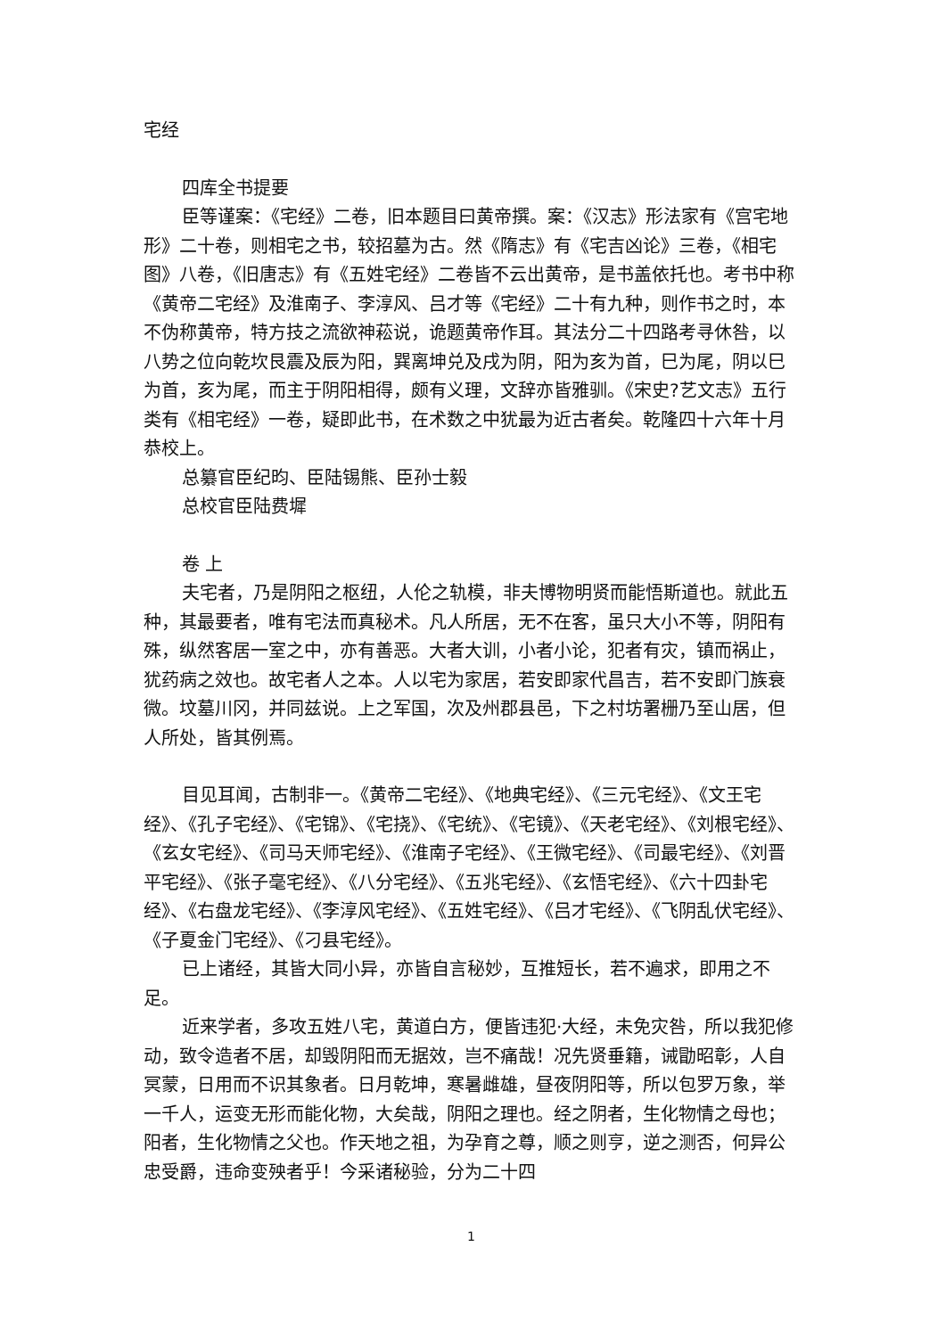宅经
四库全书提要
臣等谨案：《宅经》二卷，旧本题目曰黄帝撰。案：《汉志》形法家有《宫宅地形》二十卷，则相宅之书，较招墓为古。然《隋志》有《宅吉凶论》三卷，《相宅图》八卷，《旧唐志》有《五姓宅经》二卷皆不云出黄帝，是书盖依托也。考书中称《黄帝二宅经》及淮南子、李淳风、吕才等《宅经》二十有九种，则作书之时，本不伪称黄帝，特方技之流欲神菘说，诡题黄帝作耳。其法分二十四路考寻休咎，以八势之位向乾坎艮震及辰为阳，巽离坤兑及戌为阴，阳为亥为首，巳为尾，阴以巳为首，亥为尾，而主于阴阳相得，颇有义理，文辞亦皆雅驯。《宋史?艺文志》五行类有《相宅经》一卷，疑即此书，在术数之中犹最为近古者矣。乾隆四十六年十月恭校上。
总纂官臣纪昀、臣陆锡熊、臣孙士毅
总校官臣陆费墀
卷 上
夫宅者，乃是阴阳之枢纽，人伦之轨模，非夫博物明贤而能悟斯道也。就此五种，其最要者，唯有宅法而真秘术。凡人所居，无不在客，虽只大小不等，阴阳有殊，纵然客居一室之中，亦有善恶。大者大训，小者小论，犯者有灾，镇而祸止，犹药病之效也。故宅者人之本。人以宅为家居，若安即家代昌吉，若不安即门族衰微。坟墓川冈，并同兹说。上之军国，次及州郡县邑，下之村坊署栅乃至山居，但人所处，皆其例焉。
目见耳闻，古制非一。《黄帝二宅经》、《地典宅经》、《三元宅经》、《文王宅经》、《孔子宅经》、《宅锦》、《宅挠》、《宅统》、《宅镜》、《天老宅经》、《刘根宅经》、《玄女宅经》、《司马天师宅经》、《淮南子宅经》、《王微宅经》、《司最宅经》、《刘晋平宅经》、《张子毫宅经》、《八分宅经》、《五兆宅经》、《玄悟宅经》、《六十四卦宅经》、《右盘龙宅经》、《李淳风宅经》、《五姓宅经》、《吕才宅经》、《飞阴乱伏宅经》、《子夏金门宅经》、《刁县宅经》。
已上诸经，其皆大同小异，亦皆自言秘妙，互推短长，若不遍求，即用之不足。
近来学者，多攻五姓八宅，黄道白方，便皆违犯·大经，未免灾咎，所以我犯修动，致令造者不居，却毁阴阳而无据效，岂不痛哉！况先贤垂籍，诫勖昭彰，人自冥蒙，日用而不识其象者。日月乾坤，寒暑雌雄，昼夜阴阳等，所以包罗万象，举一千人，运变无形而能化物，大矣哉，阴阳之理也。经之阴者，生化物情之母也；阳者，生化物情之父也。作天地之祖，为孕育之尊，顺之则亨，逆之测否，何异公忠受爵，违命变殃者乎！今采诸秘验，分为二十四
1